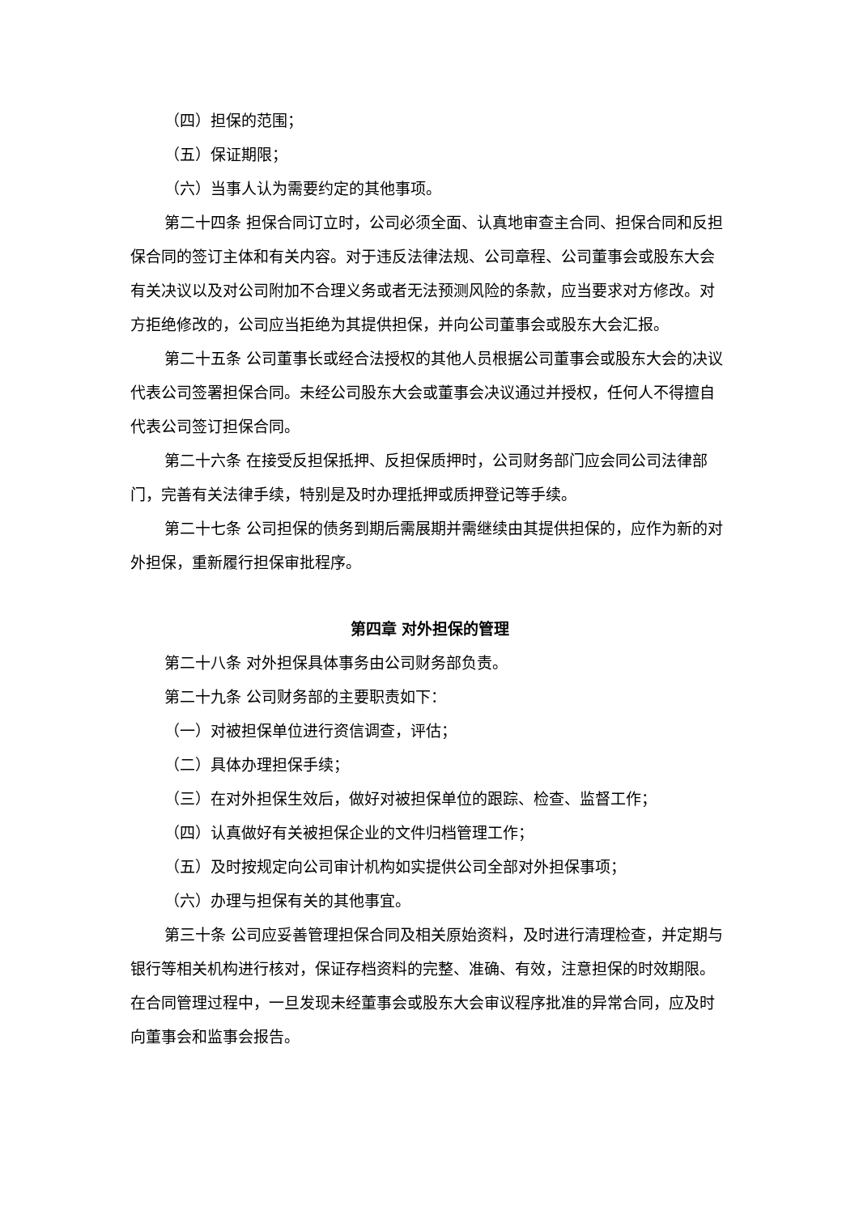（四）担保的范围；
（五）保证期限；
（六）当事人认为需要约定的其他事项。
第二十四条 担保合同订立时，公司必须全面、认真地审查主合同、担保合同和反担保合同的签订主体和有关内容。对于违反法律法规、公司章程、公司董事会或股东大会有关决议以及对公司附加不合理义务或者无法预测风险的条款，应当要求对方修改。对方拒绝修改的，公司应当拒绝为其提供担保，并向公司董事会或股东大会汇报。
第二十五条 公司董事长或经合法授权的其他人员根据公司董事会或股东大会的决议代表公司签署担保合同。未经公司股东大会或董事会决议通过并授权，任何人不得擅自代表公司签订担保合同。
第二十六条 在接受反担保抵押、反担保质押时，公司财务部门应会同公司法律部门，完善有关法律手续，特别是及时办理抵押或质押登记等手续。
第二十七条 公司担保的债务到期后需展期并需继续由其提供担保的，应作为新的对外担保，重新履行担保审批程序。
第四章 对外担保的管理
第二十八条 对外担保具体事务由公司财务部负责。
第二十九条 公司财务部的主要职责如下：
（一）对被担保单位进行资信调查，评估；
（二）具体办理担保手续；
（三）在对外担保生效后，做好对被担保单位的跟踪、检查、监督工作；
（四）认真做好有关被担保企业的文件归档管理工作；
（五）及时按规定向公司审计机构如实提供公司全部对外担保事项；
（六）办理与担保有关的其他事宜。
第三十条 公司应妥善管理担保合同及相关原始资料，及时进行清理检查，并定期与银行等相关机构进行核对，保证存档资料的完整、准确、有效，注意担保的时效期限。在合同管理过程中，一旦发现未经董事会或股东大会审议程序批准的异常合同，应及时向董事会和监事会报告。